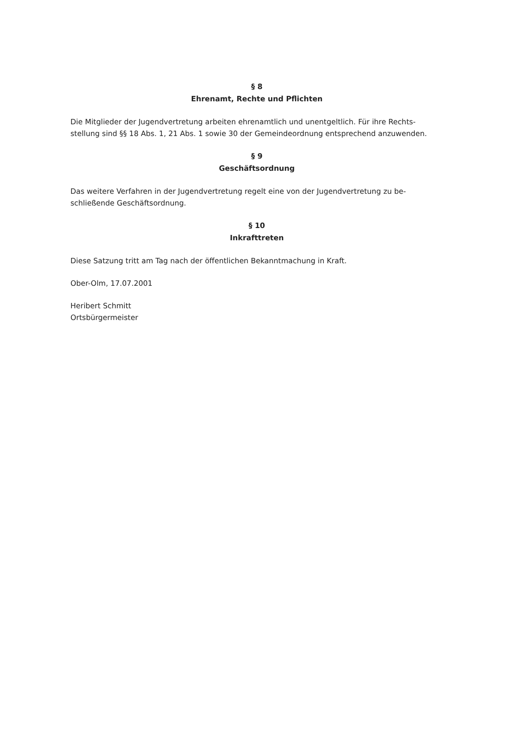§ 8
Ehrenamt, Rechte und Pflichten
Die Mitglieder der Jugendvertretung arbeiten ehrenamtlich und unentgeltlich. Für ihre Rechts-
stellung sind §§ 18 Abs. 1, 21 Abs. 1 sowie 30 der Gemeindeordnung entsprechend anzuwenden.
§ 9
Geschäftsordnung
Das weitere Verfahren in der Jugendvertretung regelt eine von der Jugendvertretung zu be-
schließende Geschäftsordnung.
§ 10
Inkrafttreten
Diese Satzung tritt am Tag nach der öffentlichen Bekanntmachung in Kraft.
Ober-Olm, 17.07.2001
Heribert Schmitt
Ortsbürgermeister